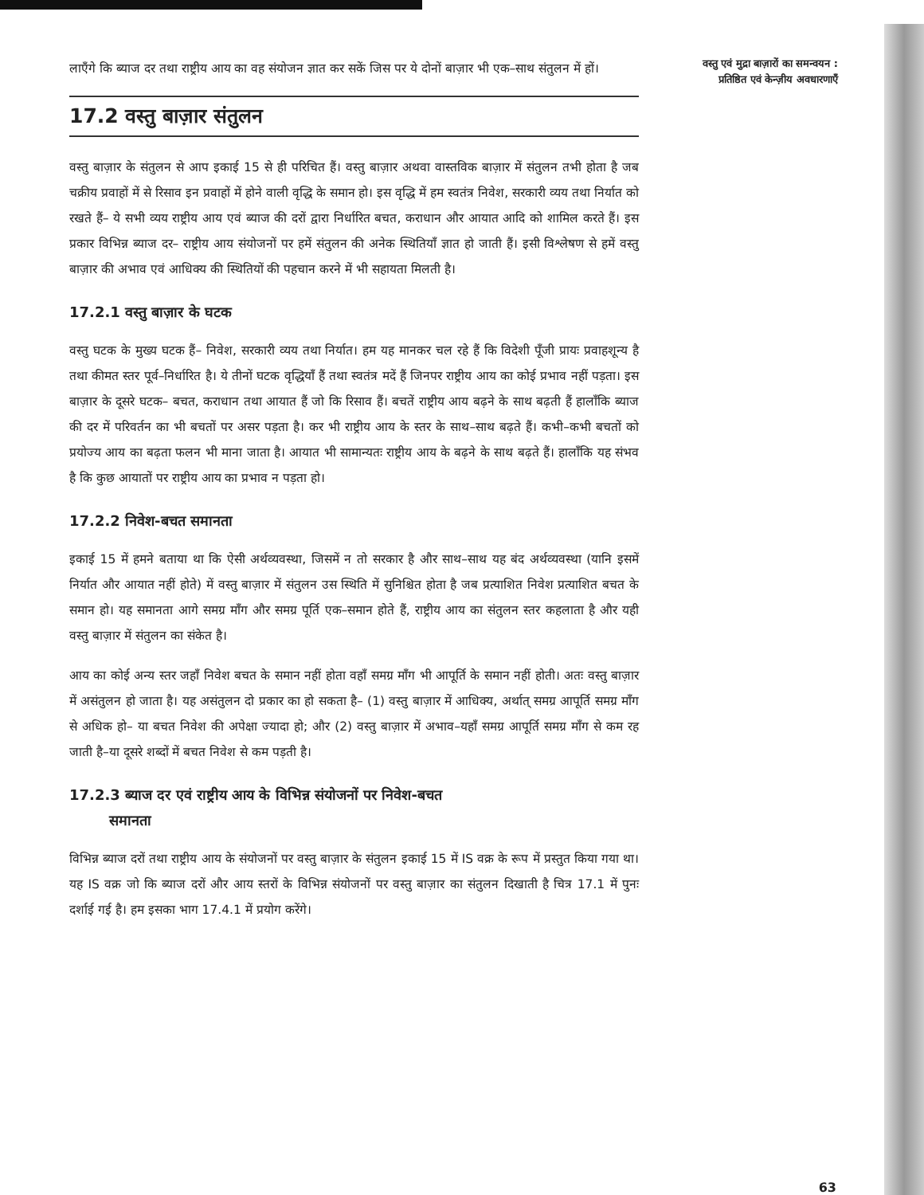लाएँगे कि ब्याज दर तथा राष्ट्रीय आय का वह संयोजन ज्ञात कर सकें जिस पर ये दोनों बाज़ार भी एक–साथ संतुलन में हों।
17.2 वस्तु बाज़ार संतुलन
वस्तु बाज़ार के संतुलन से आप इकाई 15 से ही परिचित हैं। वस्तु बाज़ार अथवा वास्तविक बाज़ार में संतुलन तभी होता है जब चक्रीय प्रवाहों में से रिसाव इन प्रवाहों में होने वाली वृद्धि के समान हो। इस वृद्धि में हम स्वतंत्र निवेश, सरकारी व्यय तथा निर्यात को रखते हैं– ये सभी व्यय राष्ट्रीय आय एवं ब्याज की दरों द्वारा निर्धारित बचत, कराधान और आयात आदि को शामिल करते हैं। इस प्रकार विभिन्न ब्याज दर– राष्ट्रीय आय संयोजनों पर हमें संतुलन की अनेक स्थितियाँ ज्ञात हो जाती हैं। इसी विश्लेषण से हमें वस्तु बाज़ार की अभाव एवं आधिक्य की स्थितियों की पहचान करने में भी सहायता मिलती है।
17.2.1 वस्तु बाज़ार के घटक
वस्तु घटक के मुख्य घटक हैं– निवेश, सरकारी व्यय तथा निर्यात। हम यह मानकर चल रहे हैं कि विदेशी पूँजी प्रायः प्रवाहशून्य है तथा कीमत स्तर पूर्व–निर्धारित है। ये तीनों घटक वृद्धियाँ हैं तथा स्वतंत्र मदें हैं जिनपर राष्ट्रीय आय का कोई प्रभाव नहीं पड़ता। इस बाज़ार के दूसरे घटक– बचत, कराधान तथा आयात हैं जो कि रिसाव हैं। बचतें राष्ट्रीय आय बढ़ने के साथ बढ़ती हैं हालाँकि ब्याज की दर में परिवर्तन का भी बचतों पर असर पड़ता है। कर भी राष्ट्रीय आय के स्तर के साथ–साथ बढ़ते हैं। कभी–कभी बचतों को प्रयोज्य आय का बढ़ता फलन भी माना जाता है। आयात भी सामान्यतः राष्ट्रीय आय के बढ़ने के साथ बढ़ते हैं। हालाँकि यह संभव है कि कुछ आयातों पर राष्ट्रीय आय का प्रभाव न पड़ता हो।
17.2.2 निवेश-बचत समानता
इकाई 15 में हमने बताया था कि ऐसी अर्थव्यवस्था, जिसमें न तो सरकार है और साथ–साथ यह बंद अर्थव्यवस्था (यानि इसमें निर्यात और आयात नहीं होते) में वस्तु बाज़ार में संतुलन उस स्थिति में सुनिश्चित होता है जब प्रत्याशित निवेश प्रत्याशित बचत के समान हो। यह समानता आगे समग्र माँग और समग्र पूर्ति एक–समान होते हैं, राष्ट्रीय आय का संतुलन स्तर कहलाता है और यही वस्तु बाज़ार में संतुलन का संकेत है।
आय का कोई अन्य स्तर जहाँ निवेश बचत के समान नहीं होता वहाँ समग्र माँग भी आपूर्ति के समान नहीं होती। अतः वस्तु बाज़ार में असंतुलन हो जाता है। यह असंतुलन दो प्रकार का हो सकता है– (1) वस्तु बाज़ार में आधिक्य, अर्थात् समग्र आपूर्ति समग्र माँग से अधिक हो– या बचत निवेश की अपेक्षा ज्यादा हो; और (2) वस्तु बाज़ार में अभाव–यहाँ समग्र आपूर्ति समग्र माँग से कम रह जाती है–या दूसरे शब्दों में बचत निवेश से कम पड़ती है।
17.2.3 ब्याज दर एवं राष्ट्रीय आय के विभिन्न संयोजनों पर निवेश-बचत
समानता
विभिन्न ब्याज दरों तथा राष्ट्रीय आय के संयोजनों पर वस्तु बाज़ार के संतुलन इकाई 15 में IS वक्र के रूप में प्रस्तुत किया गया था। यह IS वक्र जो कि ब्याज दरों और आय स्तरों के विभिन्न संयोजनों पर वस्तु बाज़ार का संतुलन दिखाती है चित्र 17.1 में पुनः दर्शाई गई है। हम इसका भाग 17.4.1 में प्रयोग करेंगे।
वस्तु एवं मुद्रा बाज़ारों का समन्वयन : प्रतिष्ठित एवं केन्ज़ीय अवधारणाएँ
63